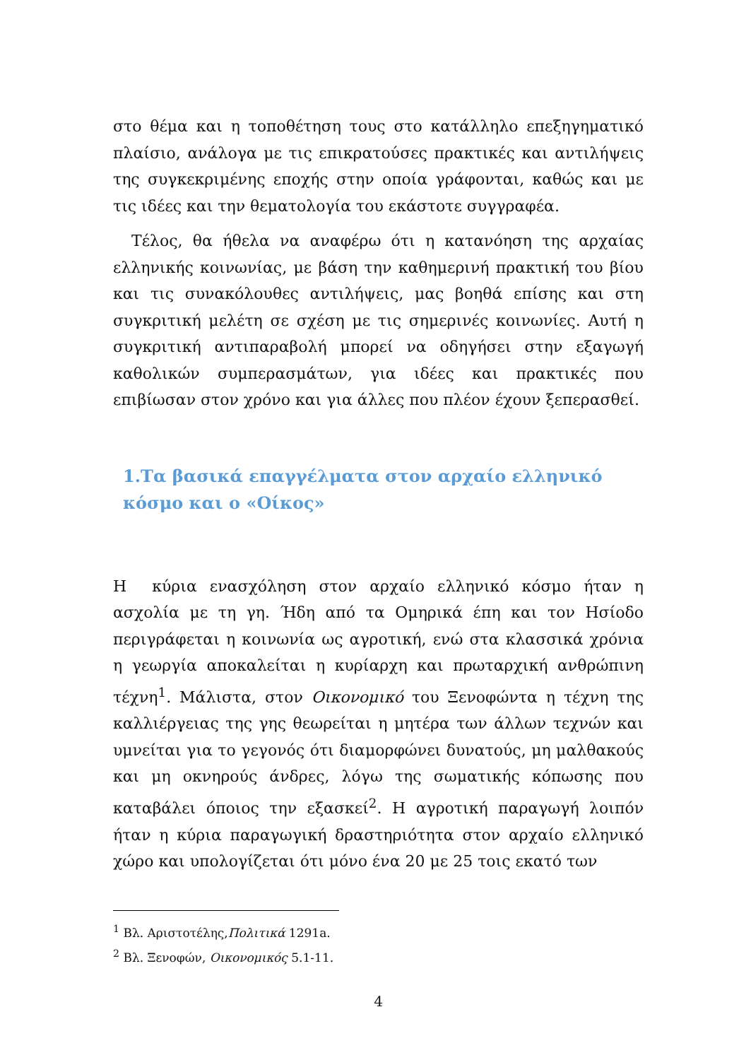στο θέμα και η τοποθέτηση τους στο κατάλληλο επεξηγηματικό πλαίσιο, ανάλογα με τις επικρατούσες πρακτικές και αντιλήψεις της συγκεκριμένης εποχής στην οποία γράφονται, καθώς και με τις ιδέες και την θεματολογία του εκάστοτε συγγραφέα.
Τέλος, θα ήθελα να αναφέρω ότι η κατανόηση της αρχαίας ελληνικής κοινωνίας, με βάση την καθημερινή πρακτική του βίου και τις συνακόλουθες αντιλήψεις, μας βοηθά επίσης και στη συγκριτική μελέτη σε σχέση με τις σημερινές κοινωνίες. Αυτή η συγκριτική αντιπαραβολή μπορεί να οδηγήσει στην εξαγωγή καθολικών συμπερασμάτων, για ιδέες και πρακτικές που επιβίωσαν στον χρόνο και για άλλες που πλέον έχουν ξεπερασθεί.
1.Τα βασικά επαγγέλματα στον αρχαίο ελληνικό κόσμο και ο «Οίκος»
Η κύρια ενασχόληση στον αρχαίο ελληνικό κόσμο ήταν η ασχολία με τη γη. Ήδη από τα Ομηρικά έπη και τον Ησίοδο περιγράφεται η κοινωνία ως αγροτική, ενώ στα κλασσικά χρόνια η γεωργία αποκαλείται η κυρίαρχη και πρωταρχική ανθρώπινη τέχνη<sup>1</sup>. Μάλιστα, στον Οικονομικό του Ξενοφώντα η τέχνη της καλλιέργειας της γης θεωρείται η μητέρα των άλλων τεχνών και υμνείται για το γεγονός ότι διαμορφώνει δυνατούς, μη μαλθακούς και μη οκνηρούς άνδρες, λόγω της σωματικής κόπωσης που καταβάλει όποιος την εξασκεί<sup>2</sup>. Η αγροτική παραγωγή λοιπόν ήταν η κύρια παραγωγική δραστηριότητα στον αρχαίο ελληνικό χώρο και υπολογίζεται ότι μόνο ένα 20 με 25 τοις εκατό των
<sup>1</sup> Βλ. Αριστοτέλης,Πολιτικά 1291a.
<sup>2</sup> Βλ. Ξενοφών, Οικονομικός 5.1-11.
4